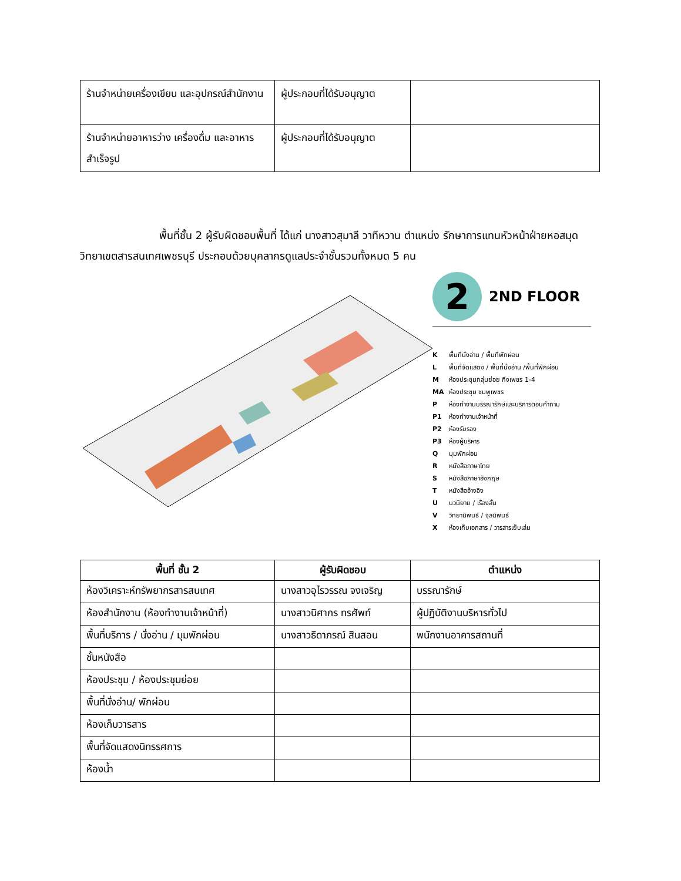| ร้านจำหน่ายเครื่องเขียน และอุปกรณ์สำนักงาน | ผู้ประกอบที่ได้รับอนุญาต | |
| ร้านจำหน่ายอาหารว่าง เครื่องดื่ม และอาหารสำเร็จรูป | ผู้ประกอบที่ได้รับอนุญาต | |
พื้นที่ชั้น 2 ผู้รับผิดชอบพื้นที่ ได้แก่ นางสาวสุมาลี วาทีหวาน ตำแหน่ง รักษาการแทนหัวหน้าฝ่ายหอสมุดวิทยาเขตสารสนเทศเพชรบุรี ประกอบด้วยบุคลากรดูแลประจำชั้นรวมทั้งหมด 5 คน
2
2ND FLOOR
Kพื้นที่นั่งอ่าน / พื้นที่พักผ่อน
Lพื้นที่จัดแสดง / พื้นที่นั่งอ่าน /พื้นที่พักผ่อน
Mห้องประชุมกลุ่มย่อย กิ่งเพชร 1-4
MA ห้องประชุม ชมพูเพชร
Pห้องทำงานบรรณารักษ์และบริการตอบคำถาม
P1 ห้องทำงานเจ้าหน้าที่
P2 ห้องรับรอง
P3 ห้องผู้บริหาร
Qมุมพักผ่อน
Rหนังสือภาษาไทย
Sหนังสือภาษาอังกฤษ
Tหนังสืออ้างอิง
Uนวนิยาย / เรื่องสั้น
Vวิทยานิพนธ์ / จุลนิพนธ์
Xห้องเก็บเอกสาร / วารสารเย็บเล่ม
| พื้นที่ ชั้น 2 | ผู้รับผิดชอบ | ตำแหน่ง |
| --- | --- | --- |
| ห้องวิเคราะห์ทรัพยากรสารสนเทศ | นางสาวอุไรวรรณ จงเจริญ | บรรณารักษ์ |
| ห้องสำนักงาน (ห้องทำงานเจ้าหน้าที่) | นางสาวนิศากร ทรศัพท์ | ผู้ปฏิบัติงานบริหารทั่วไป |
| พื้นที่บริการ / นั่งอ่าน / มุมพักผ่อน | นางสาวธิดาภรณ์ สินสอน | พนักงานอาคารสถานที่ |
| ชั้นหนังสือ | | |
| ห้องประชุม / ห้องประชุมย่อย | | |
| พื้นที่นั่งอ่าน/ พักผ่อน | | |
| ห้องเก็บวารสาร | | |
| พื้นที่จัดแสดงนิทรรศการ | | |
| ห้องน้ำ | | |